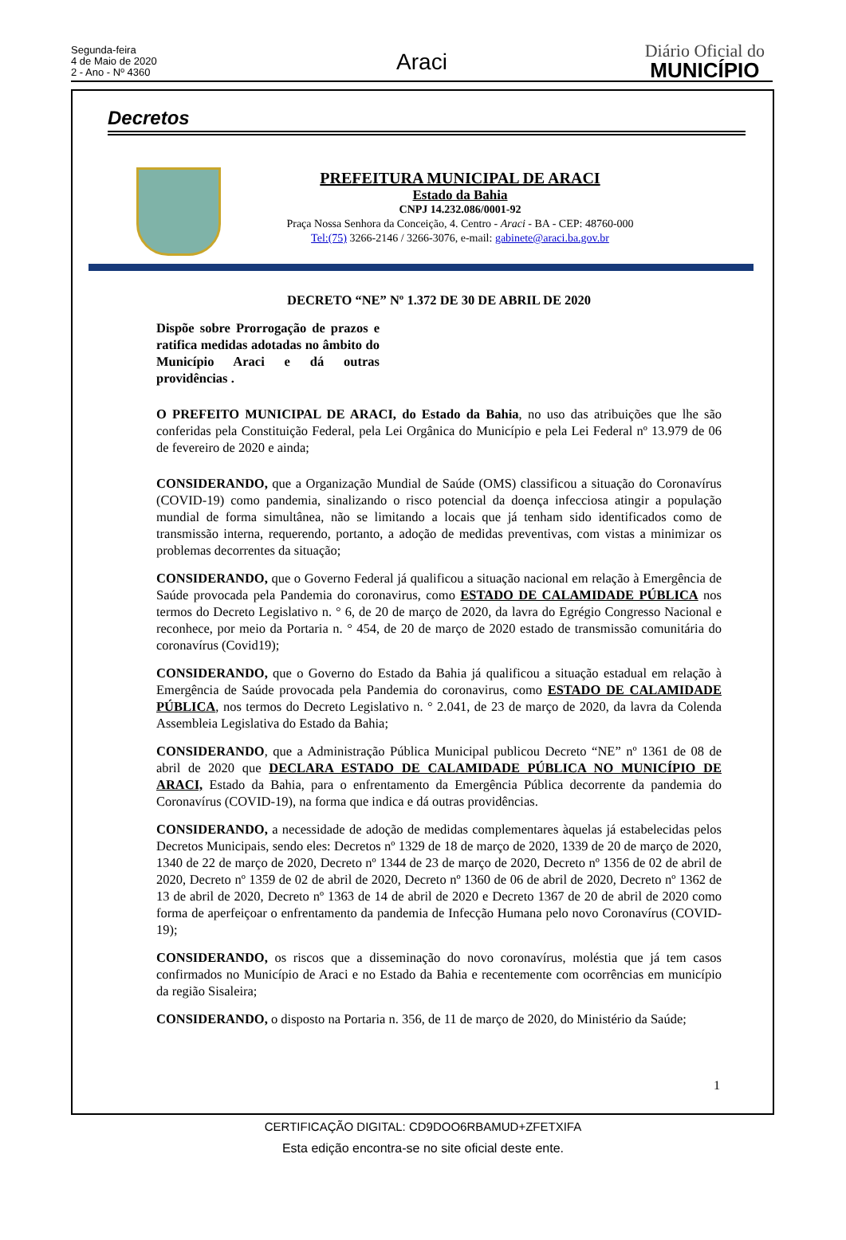Segunda-feira
4 de Maio de 2020
2 - Ano - Nº 4360
Araci
Diário Oficial do
MUNICÍPIO
Decretos
PREFEITURA MUNICIPAL DE ARACI
Estado da Bahia
CNPJ 14.232.086/0001-92
Praça Nossa Senhora da Conceição, 4. Centro - Araci - BA - CEP: 48760-000
Tel:(75) 3266-2146 / 3266-3076, e-mail: gabinete@araci.ba.gov.br
DECRETO “NE” Nº 1.372 DE 30 DE ABRIL DE 2020
Dispõe sobre Prorrogação de prazos e ratifica medidas adotadas no âmbito do Município Araci e dá outras providências .
O PREFEITO MUNICIPAL DE ARACI, do Estado da Bahia, no uso das atribuições que lhe são conferidas pela Constituição Federal, pela Lei Orgânica do Município e pela Lei Federal nº 13.979 de 06 de fevereiro de 2020 e ainda;
CONSIDERANDO, que a Organização Mundial de Saúde (OMS) classificou a situação do Coronavírus (COVID-19) como pandemia, sinalizando o risco potencial da doença infecciosa atingir a população mundial de forma simultânea, não se limitando a locais que já tenham sido identificados como de transmissão interna, requerendo, portanto, a adoção de medidas preventivas, com vistas a minimizar os problemas decorrentes da situação;
CONSIDERANDO, que o Governo Federal já qualificou a situação nacional em relação à Emergência de Saúde provocada pela Pandemia do coronavirus, como ESTADO DE CALAMIDADE PÚBLICA nos termos do Decreto Legislativo n. ° 6, de 20 de março de 2020, da lavra do Egrégio Congresso Nacional e reconhece, por meio da Portaria n. ° 454, de 20 de março de 2020 estado de transmissão comunitária do coronavírus (Covid19);
CONSIDERANDO, que o Governo do Estado da Bahia já qualificou a situação estadual em relação à Emergência de Saúde provocada pela Pandemia do coronavirus, como ESTADO DE CALAMIDADE PÚBLICA, nos termos do Decreto Legislativo n. ° 2.041, de 23 de março de 2020, da lavra da Colenda Assembleia Legislativa do Estado da Bahia;
CONSIDERANDO, que a Administração Pública Municipal publicou Decreto “NE” nº 1361 de 08 de abril de 2020 que DECLARA ESTADO DE CALAMIDADE PÚBLICA NO MUNICÍPIO DE ARACI, Estado da Bahia, para o enfrentamento da Emergência Pública decorrente da pandemia do Coronavírus (COVID-19), na forma que indica e dá outras providências.
CONSIDERANDO, a necessidade de adoção de medidas complementares àquelas já estabelecidas pelos Decretos Municipais, sendo eles: Decretos nº 1329 de 18 de março de 2020, 1339 de 20 de março de 2020, 1340 de 22 de março de 2020, Decreto nº 1344 de 23 de março de 2020, Decreto nº 1356 de 02 de abril de 2020, Decreto nº 1359 de 02 de abril de 2020, Decreto nº 1360 de 06 de abril de 2020, Decreto nº 1362 de 13 de abril de 2020, Decreto nº 1363 de 14 de abril de 2020 e Decreto 1367 de 20 de abril de 2020 como forma de aperfeiçoar o enfrentamento da pandemia de Infecção Humana pelo novo Coronavírus (COVID-19);
CONSIDERANDO, os riscos que a disseminação do novo coronavírus, moléstia que já tem casos confirmados no Município de Araci e no Estado da Bahia e recentemente com ocorrências em município da região Sisaleira;
CONSIDERANDO, o disposto na Portaria n. 356, de 11 de março de 2020, do Ministério da Saúde;
1
CERTIFICAÇÃO DIGITAL: CD9DOO6RBAMUD+ZFETXIFA
Esta edição encontra-se no site oficial deste ente.